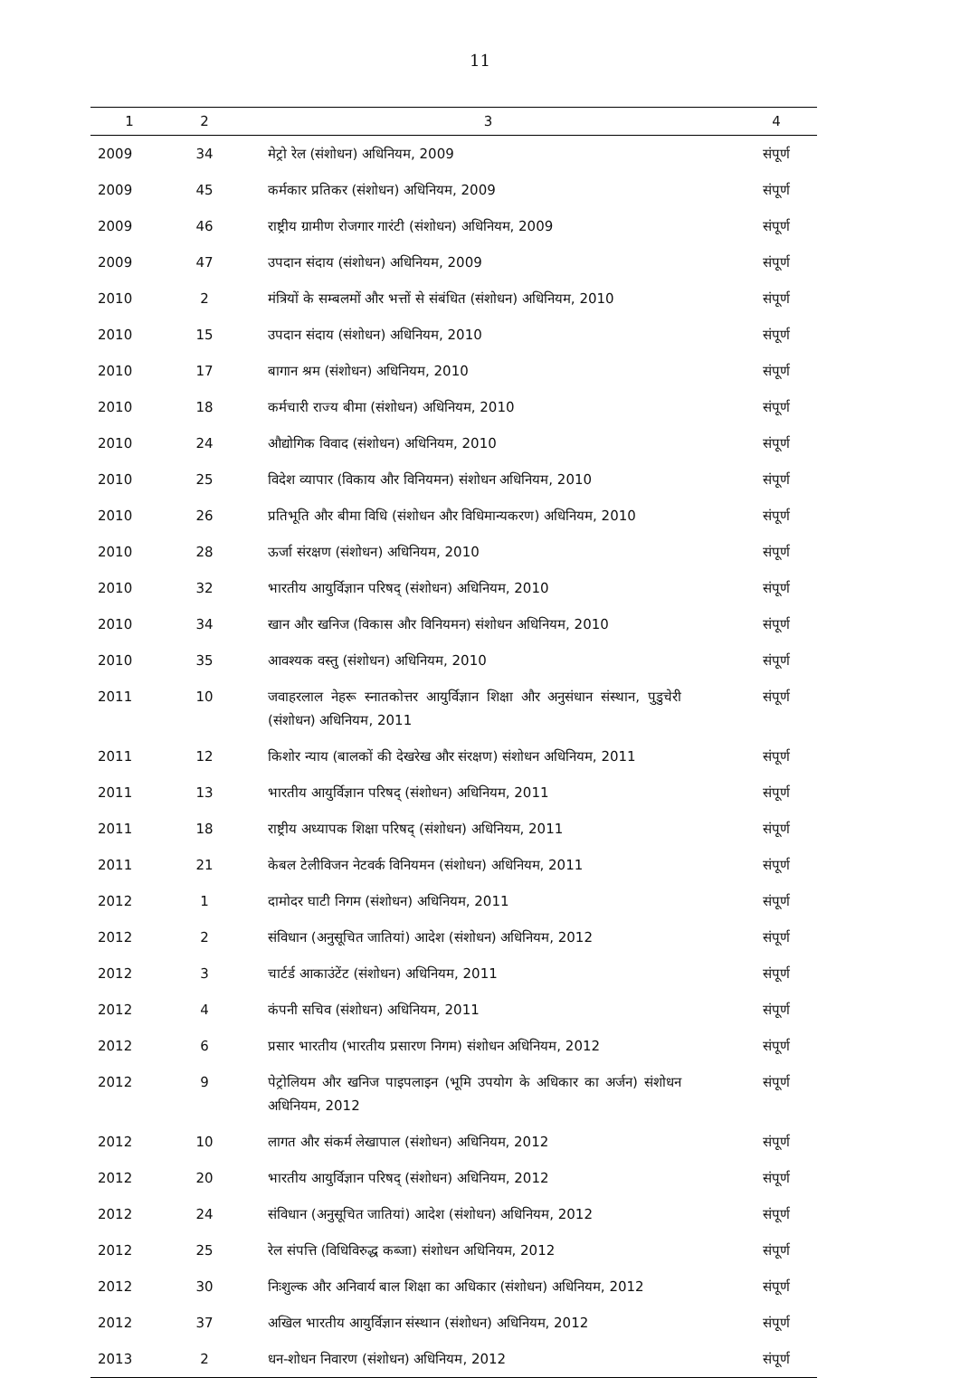11
| 1 | 2 | 3 | 4 |
| --- | --- | --- | --- |
| 2009 | 34 | मेट्रो रेल (संशोधन) अधिनियम, 2009 | संपूर्ण |
| 2009 | 45 | कर्मकार प्रतिकर (संशोधन) अधिनियम, 2009 | संपूर्ण |
| 2009 | 46 | राष्ट्रीय ग्रामीण रोजगार गारंटी (संशोधन) अधिनियम, 2009 | संपूर्ण |
| 2009 | 47 | उपदान संदाय (संशोधन) अधिनियम, 2009 | संपूर्ण |
| 2010 | 2 | मंत्रियों के सम्बलमों और भत्तों से संबंधित (संशोधन) अधिनियम, 2010 | संपूर्ण |
| 2010 | 15 | उपदान संदाय (संशोधन) अधिनियम, 2010 | संपूर्ण |
| 2010 | 17 | बागान श्रम (संशोधन) अधिनियम, 2010 | संपूर्ण |
| 2010 | 18 | कर्मचारी राज्य बीमा (संशोधन) अधिनियम, 2010 | संपूर्ण |
| 2010 | 24 | औद्योगिक विवाद (संशोधन) अधिनियम, 2010 | संपूर्ण |
| 2010 | 25 | विदेश व्यापार (विकाय और विनियमन) संशोधन अधिनियम, 2010 | संपूर्ण |
| 2010 | 26 | प्रतिभूति और बीमा विधि (संशोधन और विधिमान्यकरण) अधिनियम, 2010 | संपूर्ण |
| 2010 | 28 | ऊर्जा संरक्षण (संशोधन) अधिनियम, 2010 | संपूर्ण |
| 2010 | 32 | भारतीय आयुर्विज्ञान परिषद् (संशोधन) अधिनियम, 2010 | संपूर्ण |
| 2010 | 34 | खान और खनिज (विकास और विनियमन) संशोधन अधिनियम, 2010 | संपूर्ण |
| 2010 | 35 | आवश्यक वस्तु (संशोधन) अधिनियम, 2010 | संपूर्ण |
| 2011 | 10 | जवाहरलाल नेहरू स्नातकोत्तर आयुर्विज्ञान शिक्षा और अनुसंधान संस्थान, पुडुचेरी (संशोधन) अधिनियम, 2011 | संपूर्ण |
| 2011 | 12 | किशोर न्याय (बालकों की देखरेख और संरक्षण) संशोधन अधिनियम, 2011 | संपूर्ण |
| 2011 | 13 | भारतीय आयुर्विज्ञान परिषद् (संशोधन) अधिनियम, 2011 | संपूर्ण |
| 2011 | 18 | राष्ट्रीय अध्यापक शिक्षा परिषद् (संशोधन) अधिनियम, 2011 | संपूर्ण |
| 2011 | 21 | केबल टेलीविजन नेटवर्क विनियमन (संशोधन) अधिनियम, 2011 | संपूर्ण |
| 2012 | 1 | दामोदर घाटी निगम (संशोधन) अधिनियम, 2011 | संपूर्ण |
| 2012 | 2 | संविधान (अनुसूचित जातियां) आदेश (संशोधन) अधिनियम, 2012 | संपूर्ण |
| 2012 | 3 | चार्टर्ड आकाउंटेंट (संशोधन) अधिनियम, 2011 | संपूर्ण |
| 2012 | 4 | कंपनी सचिव (संशोधन) अधिनियम, 2011 | संपूर्ण |
| 2012 | 6 | प्रसार भारतीय (भारतीय प्रसारण निगम) संशोधन अधिनियम, 2012 | संपूर्ण |
| 2012 | 9 | पेट्रोलियम और खनिज पाइपलाइन (भूमि उपयोग के अधिकार का अर्जन) संशोधन अधिनियम, 2012 | संपूर्ण |
| 2012 | 10 | लागत और संकर्म लेखापाल (संशोधन) अधिनियम, 2012 | संपूर्ण |
| 2012 | 20 | भारतीय आयुर्विज्ञान परिषद् (संशोधन) अधिनियम, 2012 | संपूर्ण |
| 2012 | 24 | संविधान (अनुसूचित जातियां) आदेश (संशोधन) अधिनियम, 2012 | संपूर्ण |
| 2012 | 25 | रेल संपत्ति (विधिविरुद्ध कब्जा) संशोधन अधिनियम, 2012 | संपूर्ण |
| 2012 | 30 | निःशुल्क और अनिवार्य बाल शिक्षा का अधिकार (संशोधन) अधिनियम, 2012 | संपूर्ण |
| 2012 | 37 | अखिल भारतीय आयुर्विज्ञान संस्थान (संशोधन) अधिनियम, 2012 | संपूर्ण |
| 2013 | 2 | धन-शोधन निवारण (संशोधन) अधिनियम, 2012 | संपूर्ण |